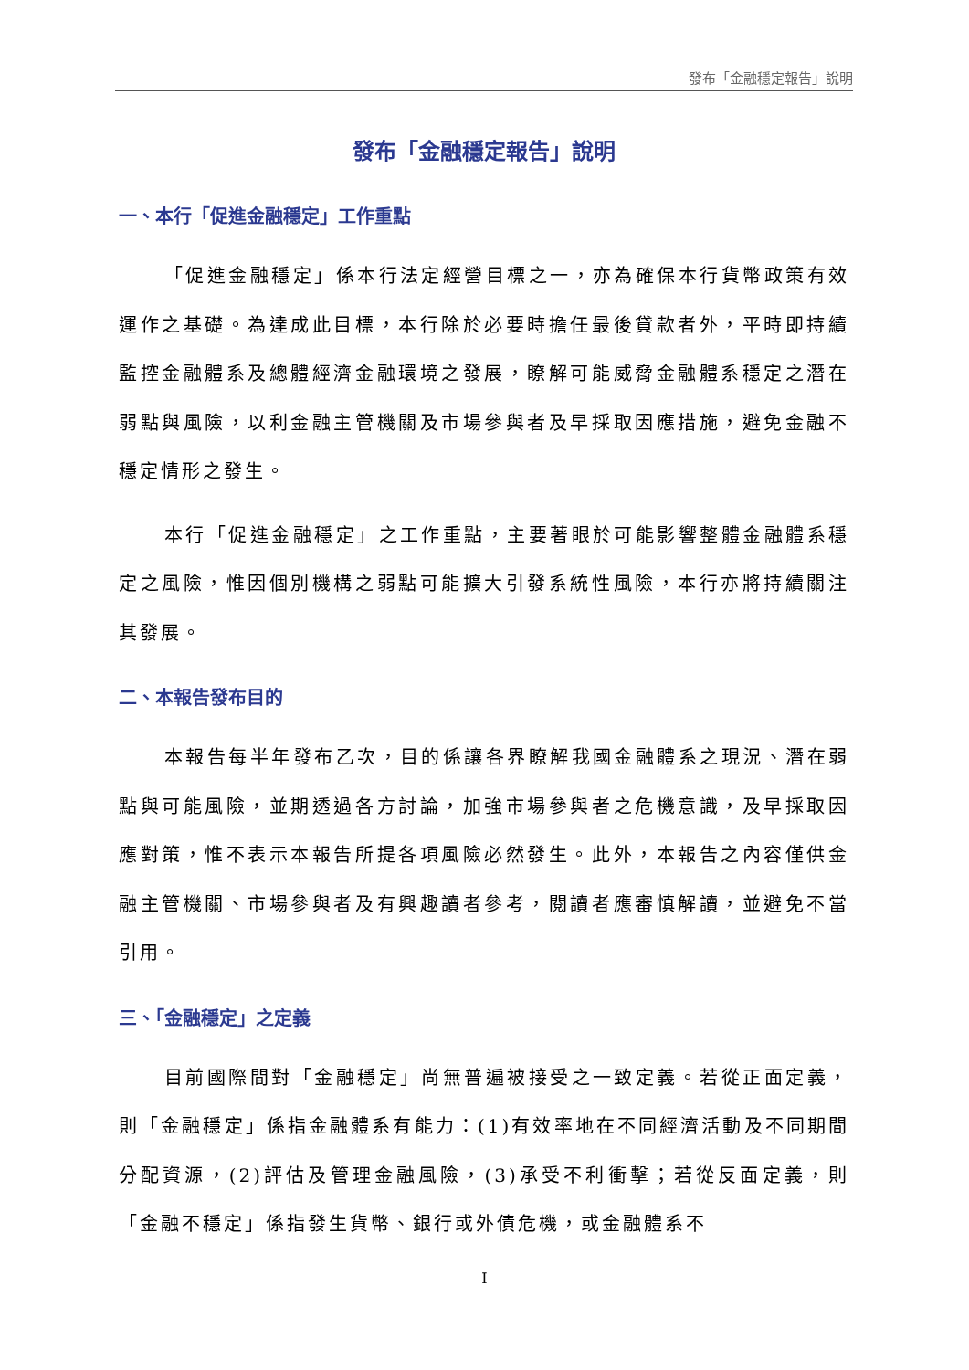發布「金融穩定報告」說明
發布「金融穩定報告」說明
一、本行「促進金融穩定」工作重點
「促進金融穩定」係本行法定經營目標之一，亦為確保本行貨幣政策有效運作之基礎。為達成此目標，本行除於必要時擔任最後貸款者外，平時即持續監控金融體系及總體經濟金融環境之發展，瞭解可能威脅金融體系穩定之潛在弱點與風險，以利金融主管機關及市場參與者及早採取因應措施，避免金融不穩定情形之發生。
本行「促進金融穩定」之工作重點，主要著眼於可能影響整體金融體系穩定之風險，惟因個別機構之弱點可能擴大引發系統性風險，本行亦將持續關注其發展。
二、本報告發布目的
本報告每半年發布乙次，目的係讓各界瞭解我國金融體系之現況、潛在弱點與可能風險，並期透過各方討論，加強市場參與者之危機意識，及早採取因應對策，惟不表示本報告所提各項風險必然發生。此外，本報告之內容僅供金融主管機關、市場參與者及有興趣讀者參考，閱讀者應審慎解讀，並避免不當引用。
三、「金融穩定」之定義
目前國際間對「金融穩定」尚無普遍被接受之一致定義。若從正面定義，則「金融穩定」係指金融體系有能力：(1)有效率地在不同經濟活動及不同期間分配資源，(2)評估及管理金融風險，(3)承受不利衝擊；若從反面定義，則「金融不穩定」係指發生貨幣、銀行或外債危機，或金融體系不
I